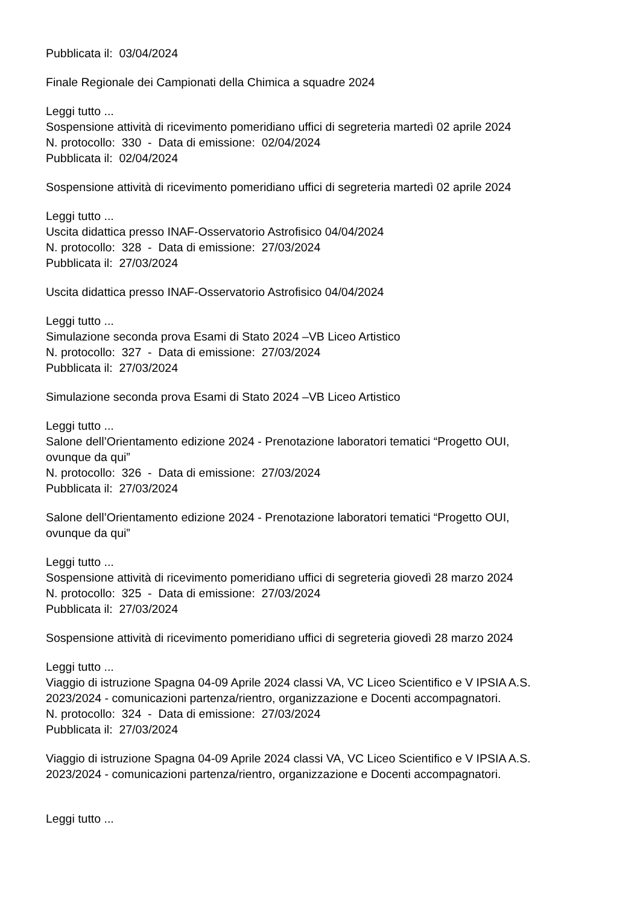Pubblicata il: 03/04/2024
Finale Regionale dei Campionati della Chimica a squadre 2024
Leggi tutto ...
Sospensione attività di ricevimento pomeridiano uffici di segreteria martedì 02 aprile 2024
N. protocollo: 330 - Data di emissione: 02/04/2024
Pubblicata il: 02/04/2024
Sospensione attività di ricevimento pomeridiano uffici di segreteria martedì 02 aprile 2024
Leggi tutto ...
Uscita didattica presso INAF-Osservatorio Astrofisico 04/04/2024
N. protocollo: 328 - Data di emissione: 27/03/2024
Pubblicata il: 27/03/2024
Uscita didattica presso INAF-Osservatorio Astrofisico 04/04/2024
Leggi tutto ...
Simulazione seconda prova Esami di Stato 2024 –VB Liceo Artistico
N. protocollo: 327 - Data di emissione: 27/03/2024
Pubblicata il: 27/03/2024
Simulazione seconda prova Esami di Stato 2024 –VB Liceo Artistico
Leggi tutto ...
Salone dell’Orientamento edizione 2024 - Prenotazione laboratori tematici “Progetto OUI,
ovunque da qui”
N. protocollo: 326 - Data di emissione: 27/03/2024
Pubblicata il: 27/03/2024
Salone dell’Orientamento edizione 2024 - Prenotazione laboratori tematici “Progetto OUI,
ovunque da qui”
Leggi tutto ...
Sospensione attività di ricevimento pomeridiano uffici di segreteria giovedì 28 marzo 2024
N. protocollo: 325 - Data di emissione: 27/03/2024
Pubblicata il: 27/03/2024
Sospensione attività di ricevimento pomeridiano uffici di segreteria giovedì 28 marzo 2024
Leggi tutto ...
Viaggio di istruzione Spagna 04-09 Aprile 2024 classi VA, VC Liceo Scientifico e V IPSIA A.S.
2023/2024 - comunicazioni partenza/rientro, organizzazione e Docenti accompagnatori.
N. protocollo: 324 - Data di emissione: 27/03/2024
Pubblicata il: 27/03/2024
Viaggio di istruzione Spagna 04-09 Aprile 2024 classi VA, VC Liceo Scientifico e V IPSIA A.S.
2023/2024 - comunicazioni partenza/rientro, organizzazione e Docenti accompagnatori.
Leggi tutto ...